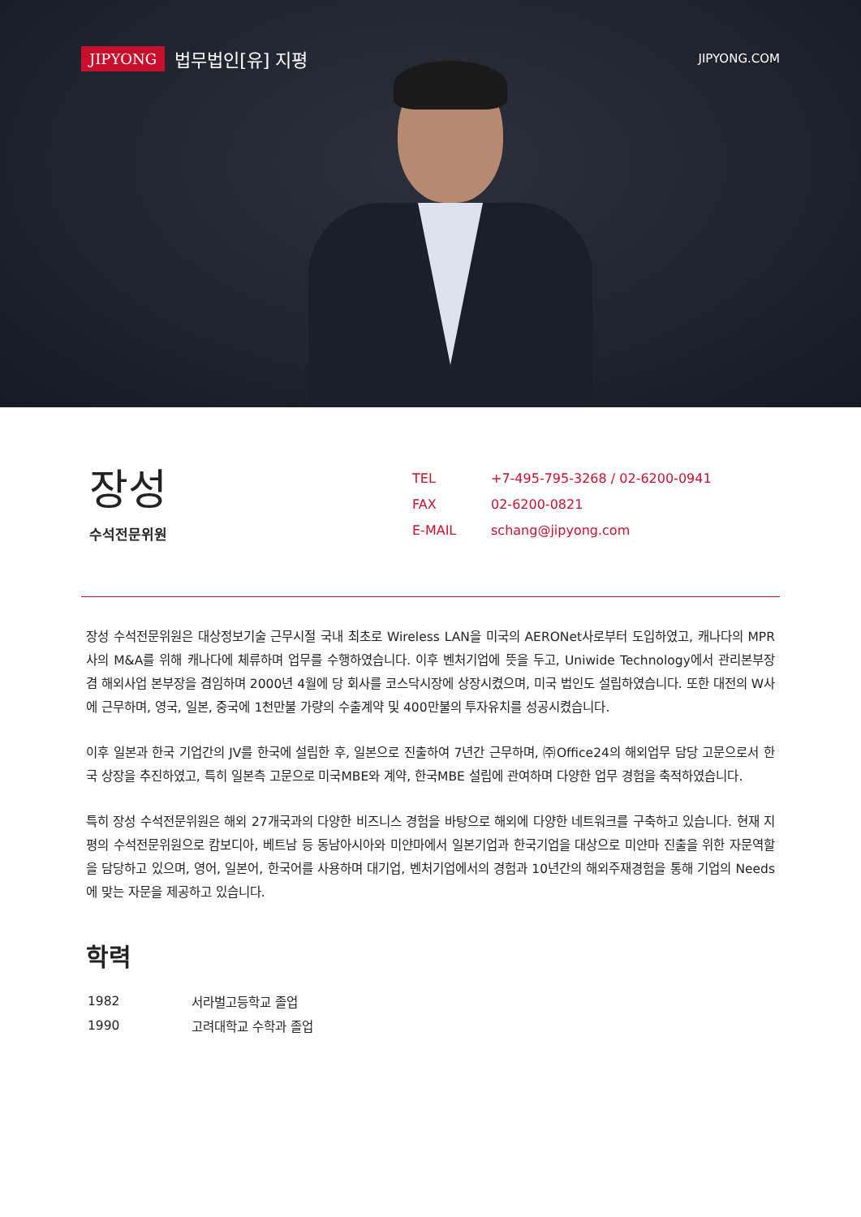JIPYONG 법무법인[유] 지평
JIPYONG.COM
장성
수석전문위원
| TEL | +7-495-795-3268 / 02-6200-0941 |
| FAX | 02-6200-0821 |
| E-MAIL | schang@jipyong.com |
장성 수석전문위원은 대상정보기술 근무시절 국내 최초로 Wireless LAN을 미국의 AERONet사로부터 도입하였고, 캐나다의 MPR사의 M&A를 위해 캐나다에 체류하며 업무를 수행하였습니다. 이후 벤처기업에 뜻을 두고, Uniwide Technology에서 관리본부장 겸 해외사업 본부장을 겸임하며 2000년 4월에 당 회사를 코스닥시장에 상장시켰으며, 미국 법인도 설립하였습니다. 또한 대전의 W사에 근무하며, 영국, 일본, 중국에 1천만불 가량의 수출계약 및 400만불의 투자유치를 성공시켰습니다.
이후 일본과 한국 기업간의 JV를 한국에 설립한 후, 일본으로 진출하여 7년간 근무하며, ㈜Office24의 해외업무 담당 고문으로서 한국 상장을 추진하였고, 특히 일본측 고문으로 미국MBE와 계약, 한국MBE 설립에 관여하며 다양한 업무 경험을 축적하였습니다.
특히 장성 수석전문위원은 해외 27개국과의 다양한 비즈니스 경험을 바탕으로 해외에 다양한 네트워크를 구축하고 있습니다. 현재 지평의 수석전문위원으로 캄보디아, 베트남 등 동남아시아와 미얀마에서 일본기업과 한국기업을 대상으로 미얀마 진출을 위한 자문역할을 담당하고 있으며, 영어, 일본어, 한국어를 사용하며 대기업, 벤처기업에서의 경험과 10년간의 해외주재경험을 통해 기업의 Needs에 맞는 자문을 제공하고 있습니다.
학력
| 1982 | 서라벌고등학교 졸업 |
| 1990 | 고려대학교 수학과 졸업 |